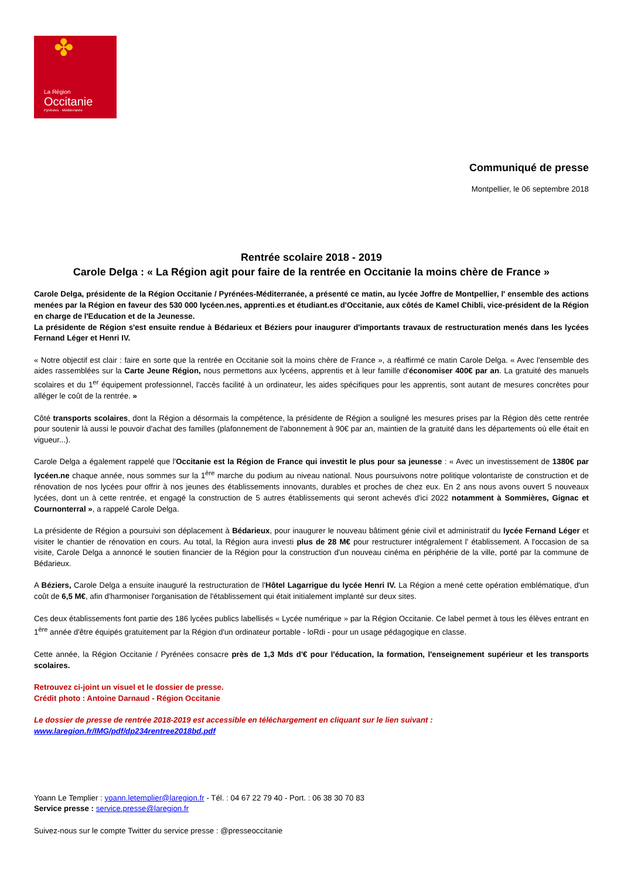La Région
Occitanie
Pyrénées · Méditerranée
✤
Communiqué de presse
Montpellier, le 06 septembre 2018
Rentrée scolaire 2018 - 2019
Carole Delga : « La Région agit pour faire de la rentrée en Occitanie la moins chère de France »
Carole Delga, présidente de la Région Occitanie / Pyrénées-Méditerranée, a présenté ce matin, au lycée Joffre de Montpellier, l' ensemble des actions menées par la Région en faveur des 530 000 lycéen.nes, apprenti.es et étudiant.es d'Occitanie, aux côtés de Kamel Chibli, vice-président de la Région en charge de l'Education et de la Jeunesse.
La présidente de Région s'est ensuite rendue à Bédarieux et Béziers pour inaugurer d'importants travaux de restructuration menés dans les lycées Fernand Léger et Henri IV.
« Notre objectif est clair : faire en sorte que la rentrée en Occitanie soit la moins chère de France », a réaffirmé ce matin Carole Delga. « Avec l'ensemble des aides rassemblées sur la Carte Jeune Région, nous permettons aux lycéens, apprentis et à leur famille d'économiser 400€ par an. La gratuité des manuels scolaires et du 1<sup>er</sup> équipement professionnel, l'accès facilité à un ordinateur, les aides spécifiques pour les apprentis, sont autant de mesures concrètes pour alléger le coût de la rentrée. »
Côté transports scolaires, dont la Région a désormais la compétence, la présidente de Région a souligné les mesures prises par la Région dès cette rentrée pour soutenir là aussi le pouvoir d'achat des familles (plafonnement de l'abonnement à 90€ par an, maintien de la gratuité dans les départements où elle était en vigueur...).
Carole Delga a également rappelé que l'Occitanie est la Région de France qui investit le plus pour sa jeunesse : « Avec un investissement de 1380€ par lycéen.ne chaque année, nous sommes sur la 1<sup>ère</sup> marche du podium au niveau national. Nous poursuivons notre politique volontariste de construction et de rénovation de nos lycées pour offrir à nos jeunes des établissements innovants, durables et proches de chez eux. En 2 ans nous avons ouvert 5 nouveaux lycées, dont un à cette rentrée, et engagé la construction de 5 autres établissements qui seront achevés d'ici 2022 notamment à Sommières, Gignac et Cournonterral », a rappelé Carole Delga.
La présidente de Région a poursuivi son déplacement à Bédarieux, pour inaugurer le nouveau bâtiment génie civil et administratif du lycée Fernand Léger et visiter le chantier de rénovation en cours. Au total, la Région aura investi plus de 28 M€ pour restructurer intégralement l' établissement. A l'occasion de sa visite, Carole Delga a annoncé le soutien financier de la Région pour la construction d'un nouveau cinéma en périphérie de la ville, porté par la commune de Bédarieux.
A Béziers, Carole Delga a ensuite inauguré la restructuration de l'Hôtel Lagarrigue du lycée Henri IV. La Région a mené cette opération emblématique, d'un coût de 6,5 M€, afin d'harmoniser l'organisation de l'établissement qui était initialement implanté sur deux sites.
Ces deux établissements font partie des 186 lycées publics labellisés « Lycée numérique » par la Région Occitanie. Ce label permet à tous les élèves entrant en 1<sup>ère</sup> année d'être équipés gratuitement par la Région d'un ordinateur portable - loRdi - pour un usage pédagogique en classe.
Cette année, la Région Occitanie / Pyrénées consacre près de 1,3 Mds d'€ pour l'éducation, la formation, l'enseignement supérieur et les transports scolaires.
Retrouvez ci-joint un visuel et le dossier de presse.
Crédit photo : Antoine Darnaud - Région Occitanie
Le dossier de presse de rentrée 2018-2019 est accessible en téléchargement en cliquant sur le lien suivant :
www.laregion.fr/IMG/pdf/dp234rentree2018bd.pdf
Yoann Le Templier : yoann.letemplier@laregion.fr - Tél. : 04 67 22 79 40 - Port. : 06 38 30 70 83
Service presse : service.presse@laregion.fr
Suivez-nous sur le compte Twitter du service presse : @presseoccitanie